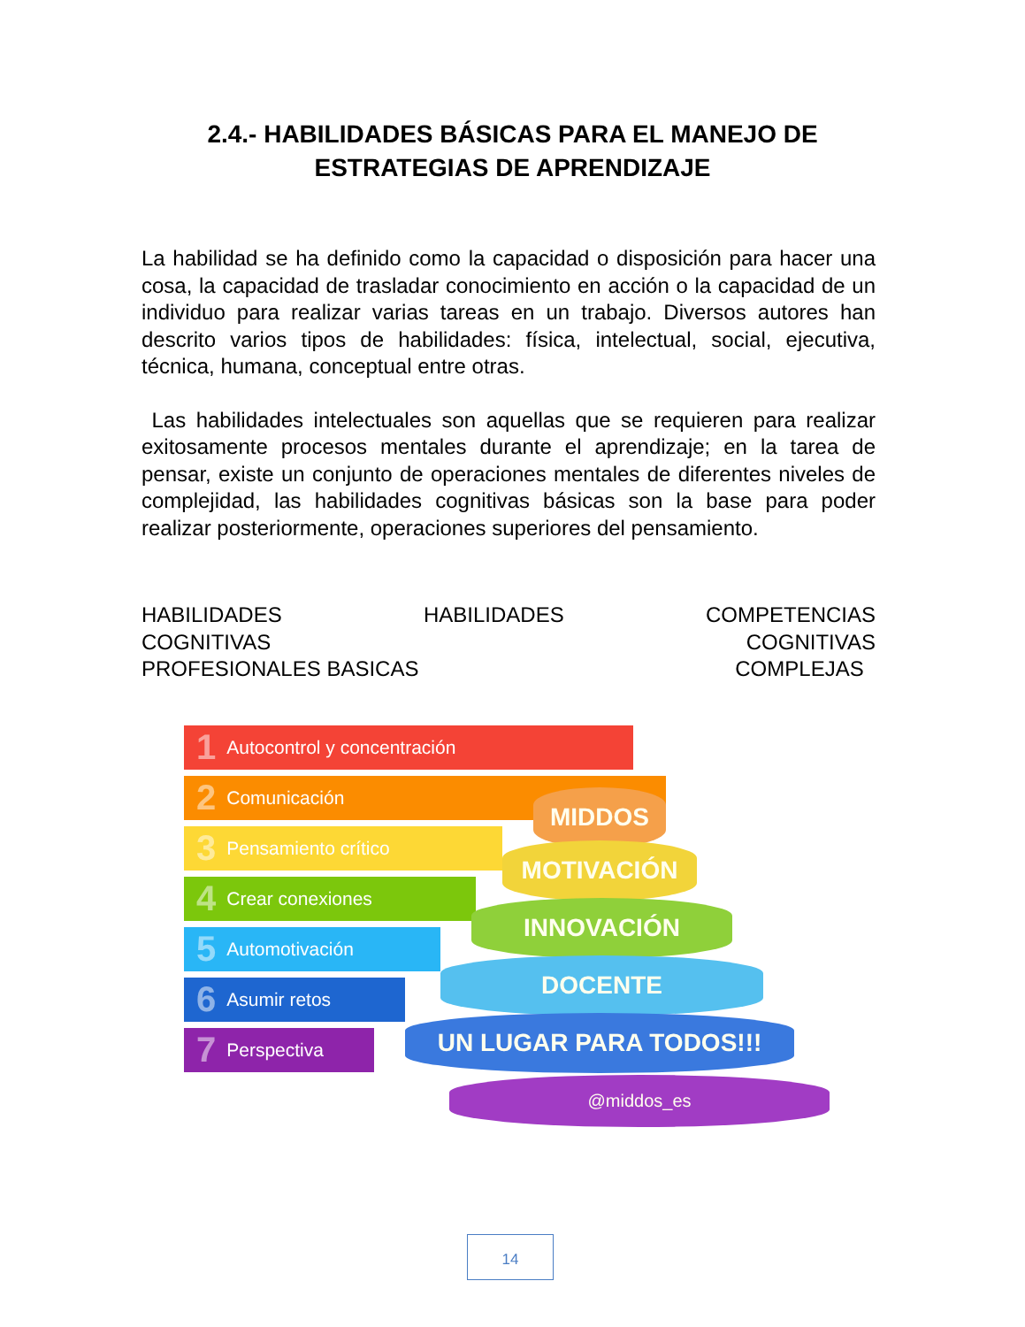2.4.- HABILIDADES BÁSICAS PARA EL MANEJO DE
ESTRATEGIAS DE APRENDIZAJE
La habilidad se ha definido como la capacidad o disposición para hacer una cosa, la capacidad de trasladar conocimiento en acción o la capacidad de un individuo para realizar varias tareas en un trabajo. Diversos autores han descrito varios tipos de habilidades: física, intelectual, social, ejecutiva, técnica, humana, conceptual entre otras.
Las habilidades intelectuales son aquellas que se requieren para realizar exitosamente procesos mentales durante el aprendizaje; en la tarea de pensar, existe un conjunto de operaciones mentales de diferentes niveles de complejidad, las habilidades cognitivas básicas son la base para poder realizar posteriormente, operaciones superiores del pensamiento.
HABILIDADES HABILIDADES COMPETENCIAS
COGNITIVAS COGNITIVAS
PROFESIONALES BASICAS COMPLEJAS
1 Autocontrol y concentración
2 Comunicación
3 Pensamiento crítico
4 Crear conexiones
5 Automotivación
6 Asumir retos
7 Perspectiva
MIDDOS
MOTIVACIÓN
INNOVACIÓN
DOCENTE
UN LUGAR PARA TODOS!!!
@middos_es
14